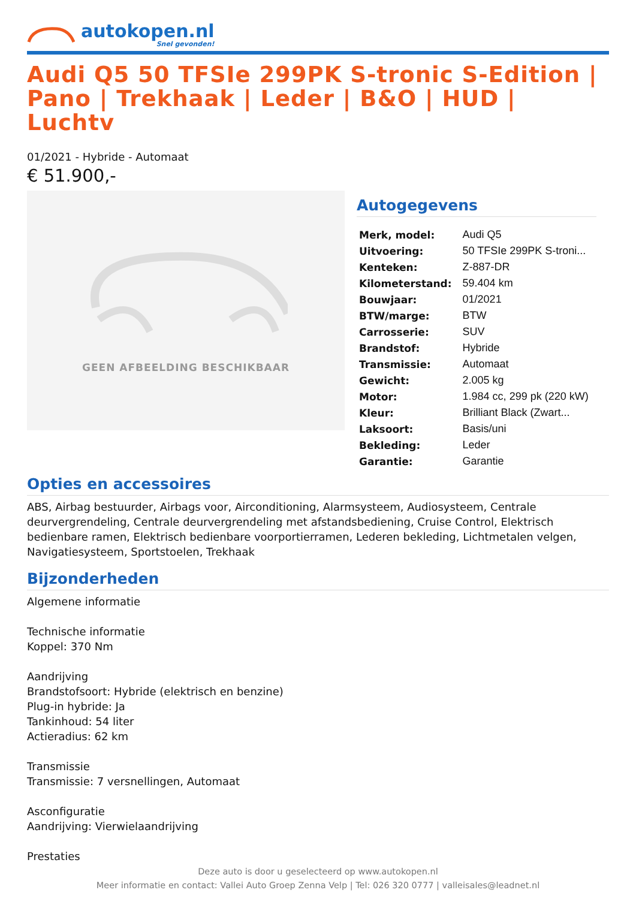autokopen.nl
Snel gevonden!
Audi Q5 50 TFSIe 299PK S-tronic S-Edition | Pano | Trekhaak | Leder | B&O | HUD | Luchtv
01/2021 - Hybride - Automaat
€ 51.900,-
GEEN AFBEELDING BESCHIKBAAR
Autogegevens
| Merk, model: | Audi Q5 |
| Uitvoering: | 50 TFSIe 299PK S-troni... |
| Kenteken: | Z-887-DR |
| Kilometerstand: | 59.404 km |
| Bouwjaar: | 01/2021 |
| BTW/marge: | BTW |
| Carrosserie: | SUV |
| Brandstof: | Hybride |
| Transmissie: | Automaat |
| Gewicht: | 2.005 kg |
| Motor: | 1.984 cc, 299 pk (220 kW) |
| Kleur: | Brilliant Black (Zwart... |
| Laksoort: | Basis/uni |
| Bekleding: | Leder |
| Garantie: | Garantie |
Opties en accessoires
ABS, Airbag bestuurder, Airbags voor, Airconditioning, Alarmsysteem, Audiosysteem, Centrale deurvergrendeling, Centrale deurvergrendeling met afstandsbediening, Cruise Control, Elektrisch bedienbare ramen, Elektrisch bedienbare voorportierramen, Lederen bekleding, Lichtmetalen velgen, Navigatiesysteem, Sportstoelen, Trekhaak
Bijzonderheden
Algemene informatie
Technische informatie
Koppel: 370 Nm
Aandrijving
Brandstofsoort: Hybride (elektrisch en benzine)
Plug-in hybride: Ja
Tankinhoud: 54 liter
Actieradius: 62 km
Transmissie
Transmissie: 7 versnellingen, Automaat
Asconfiguratie
Aandrijving: Vierwielaandrijving
Prestaties
Deze auto is door u geselecteerd op www.autokopen.nl
Meer informatie en contact: Vallei Auto Groep Zenna Velp | Tel: 026 320 0777 | valleisales@leadnet.nl